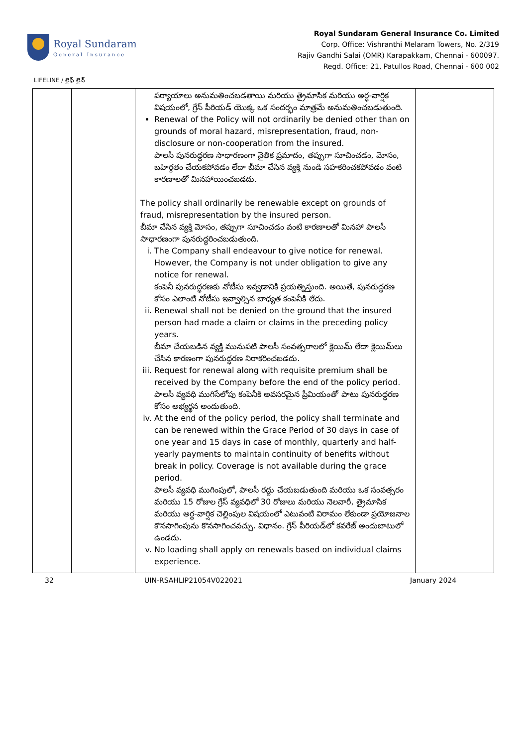Royal Sundaram
General Insurance
Royal Sundaram General Insurance Co. Limited
Corp. Office: Vishranthi Melaram Towers, No. 2/319
Rajiv Gandhi Salai (OMR) Karapakkam, Chennai - 600097.
Regd. Office: 21, Patullos Road, Chennai - 600 002
LIFELINE / లైఫ్ లైన్
| | | పర్యాయాలు అనుమతించబడతాయి మరియు త్రైమాసిక మరియు అర్ధ-వార్షిక విషయంలో, గ్రేస్ పీరియడ్ యొక్క ఒక సందర్భం మాత్రమే అనుమతించబడుతుంది. Renewal of the Policy will not ordinarily be denied other than on grounds of moral hazard, misrepresentation, fraud, non-disclosure or non-cooperation from the insured. పాలసీ పునరుద్ధరణ సాధారణంగా నైతిక ప్రమాదం, తప్పుగా సూచించడం, మోసం, బహిర్గతం చేయకపోవడం లేదా బీమా చేసిన వ్యక్తి నుండి సహకరించకపోవడం వంటి కారణాలతో మినహాయించబడదు. The policy shall ordinarily be renewable except on grounds of fraud, misrepresentation by the insured person. బీమా చేసిన వ్యక్తి మోసం, తప్పుగా సూచించడం వంటి కారణాలతో మినహా పాలసీ సాధారణంగా పునరుద్ధరించబడుతుంది. i. The Company shall endeavour to give notice for renewal. However, the Company is not under obligation to give any notice for renewal. కంపెనీ పునరుద్ధరణకు నోటీసు ఇవ్వడానికి ప్రయత్నిస్తుంది. అయితే, పునరుద్ధరణ కోసం ఎలాంటి నోటీసు ఇవ్వాల్సిన బాధ్యత కంపెనీకి లేదు. ii. Renewal shall not be denied on the ground that the insured person had made a claim or claims in the preceding policy years. బీమా చేయబడిన వ్యక్తి మునుపటి పాలసీ సంవత్సరాలలో క్లెయిమ్ లేదా క్లెయిమ్‌లు చేసిన కారణంగా పునరుద్ధరణ నిరాకరించబడదు. iii. Request for renewal along with requisite premium shall be received by the Company before the end of the policy period. పాలసీ వ్యవధి ముగిసేలోపు కంపెనీకి అవసరమైన ప్రీమియంతో పాటు పునరుద్ధరణ కోసం అభ్యర్థన అందుతుంది. iv. At the end of the policy period, the policy shall terminate and can be renewed within the Grace Period of 30 days in case of one year and 15 days in case of monthly, quarterly and half-yearly payments to maintain continuity of benefits without break in policy. Coverage is not available during the grace period. పాలసీ వ్యవధి ముగింపులో, పాలసీ రద్దు చేయబడుతుంది మరియు ఒక సంవత్సరం మరియు 15 రోజుల గ్రేస్ వ్యవధిలో 30 రోజులు మరియు నెలవారీ, త్రైమాసిక మరియు అర్ధ-వార్షిక చెల్లింపుల విషయంలో ఎటువంటి విరామం లేకుండా ప్రయోజనాల కొనసాగింపును కొనసాగించవచ్చు. విధానం. గ్రేస్ పీరియడ్‌లో కవరేజ్ అందుబాటులో ఉండదు. v. No loading shall apply on renewals based on individual claims experience. | |
32 UIN-RSAHLIP21054V022021 January 2024